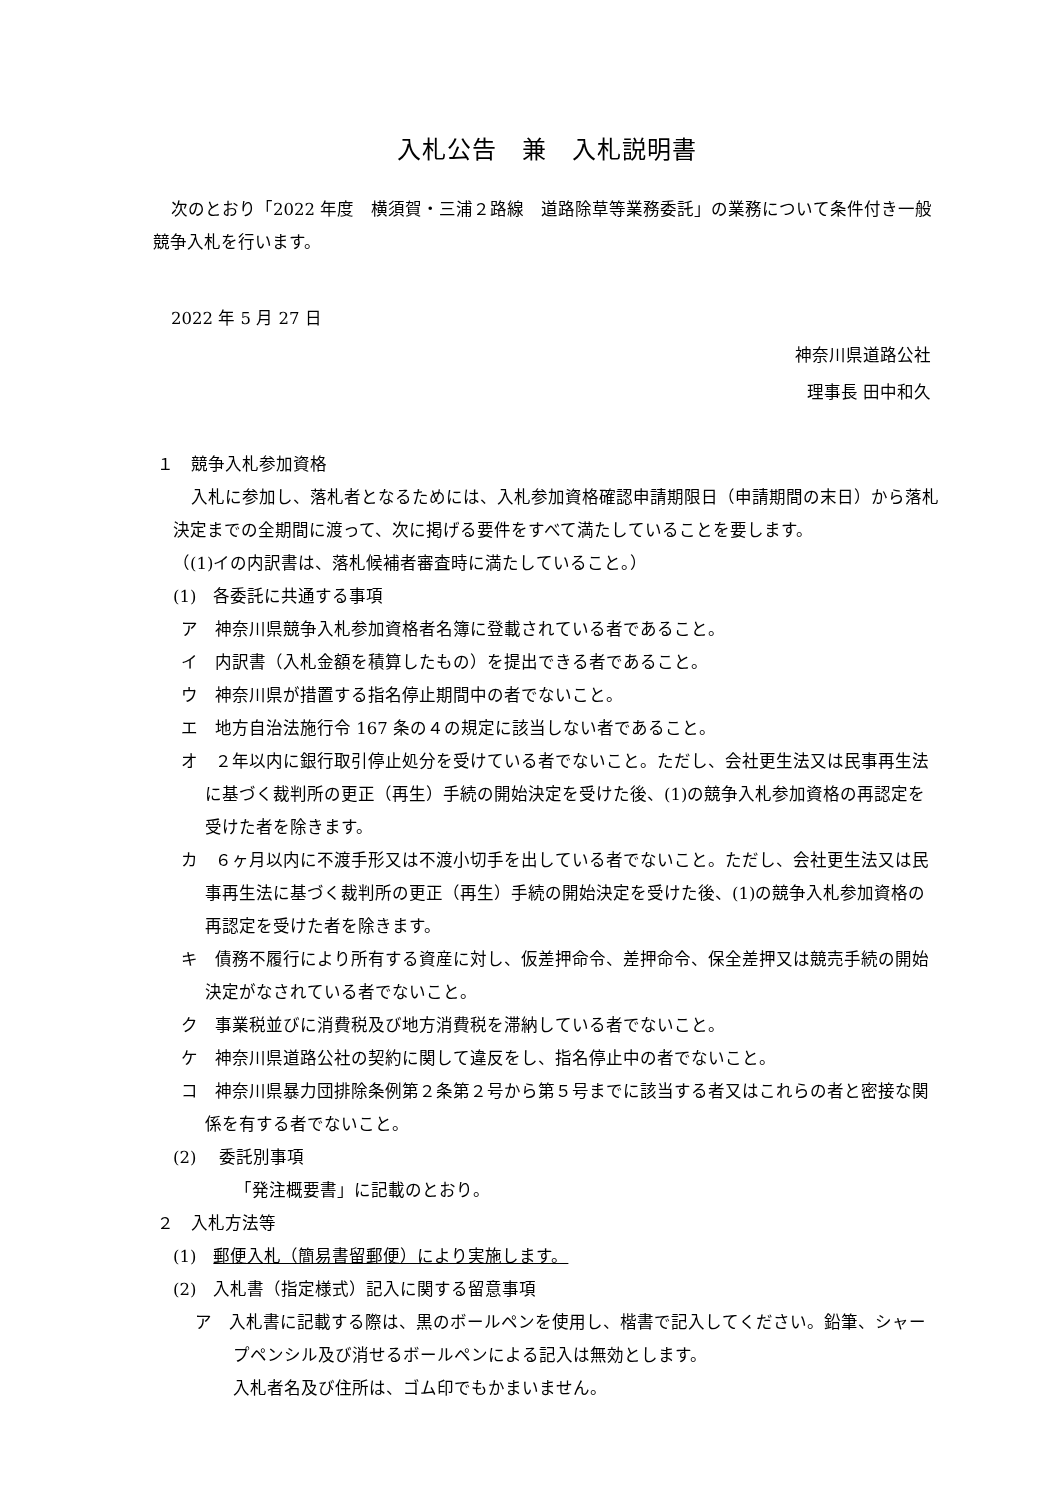入札公告　兼　入札説明書
次のとおり「2022 年度　横須賀・三浦２路線　道路除草等業務委託」の業務について条件付き一般競争入札を行います。
2022 年 5 月 27 日
神奈川県道路公社
理事長 田中和久
１　競争入札参加資格
入札に参加し、落札者となるためには、入札参加資格確認申請期限日（申請期間の末日）から落札決定までの全期間に渡って、次に掲げる要件をすべて満たしていることを要します。
（(1)イの内訳書は、落札候補者審査時に満たしていること。）
(1)　各委託に共通する事項
ア　神奈川県競争入札参加資格者名簿に登載されている者であること。
イ　内訳書（入札金額を積算したもの）を提出できる者であること。
ウ　神奈川県が措置する指名停止期間中の者でないこと。
エ　地方自治法施行令 167 条の４の規定に該当しない者であること。
オ　２年以内に銀行取引停止処分を受けている者でないこと。ただし、会社更生法又は民事再生法に基づく裁判所の更正（再生）手続の開始決定を受けた後、(1)の競争入札参加資格の再認定を受けた者を除きます。
カ　６ヶ月以内に不渡手形又は不渡小切手を出している者でないこと。ただし、会社更生法又は民事再生法に基づく裁判所の更正（再生）手続の開始決定を受けた後、(1)の競争入札参加資格の再認定を受けた者を除きます。
キ　債務不履行により所有する資産に対し、仮差押命令、差押命令、保全差押又は競売手続の開始決定がなされている者でないこと。
ク　事業税並びに消費税及び地方消費税を滞納している者でないこと。
ケ　神奈川県道路公社の契約に関して違反をし、指名停止中の者でないこと。
コ　神奈川県暴力団排除条例第２条第２号から第５号までに該当する者又はこれらの者と密接な関係を有する者でないこと。
(2)　 委託別事項
「発注概要書」に記載のとおり。
２　入札方法等
(1)　郵便入札（簡易書留郵便）により実施します。
(2)　入札書（指定様式）記入に関する留意事項
ア　入札書に記載する際は、黒のボールペンを使用し、楷書で記入してください。鉛筆、シャープペンシル及び消せるボールペンによる記入は無効とします。
入札者名及び住所は、ゴム印でもかまいません。